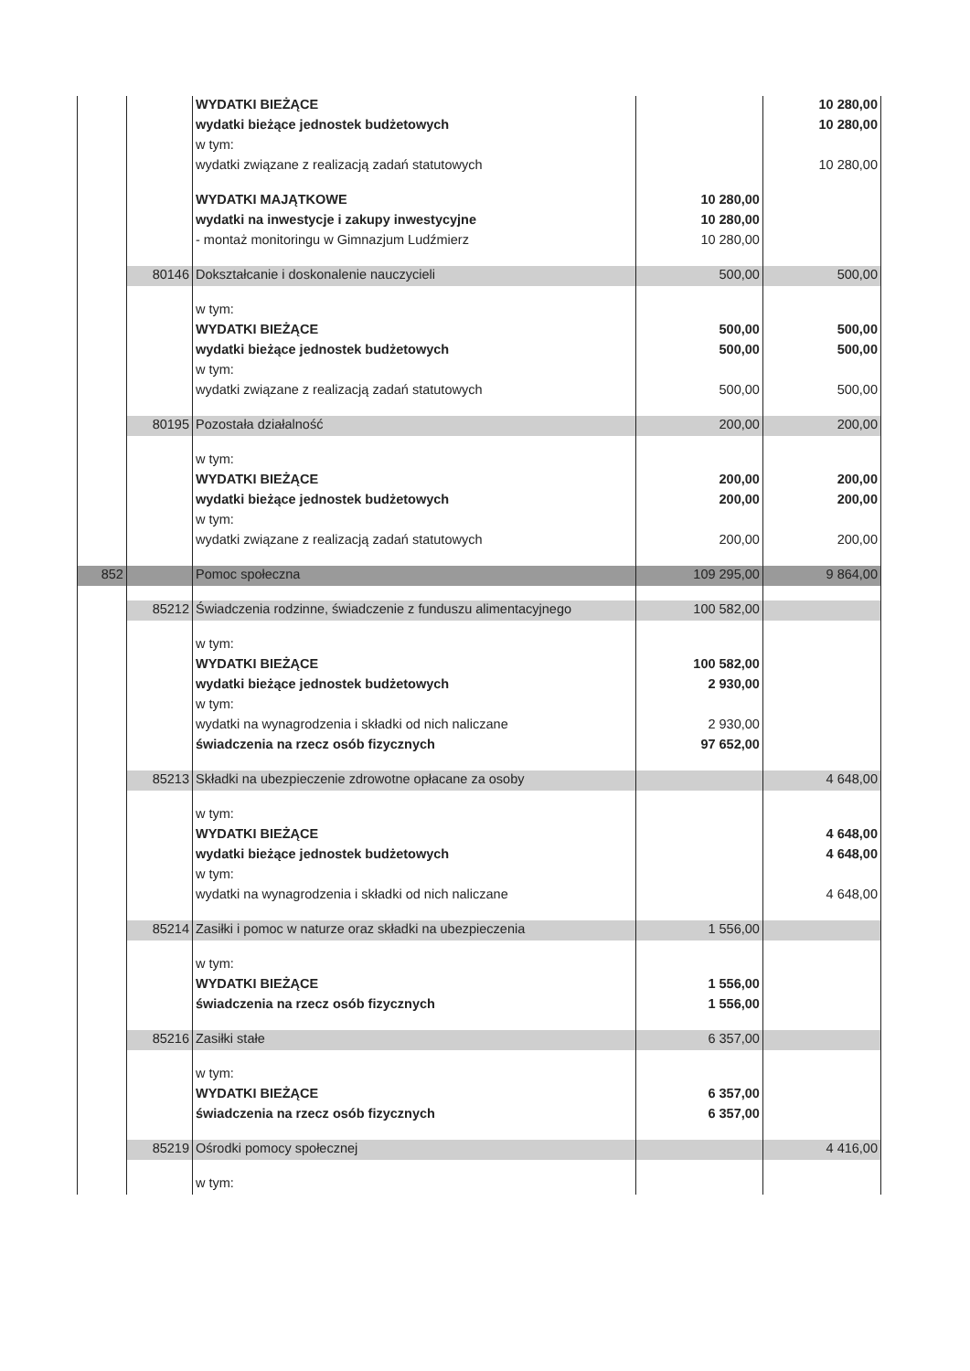| | | WYDATKI BIEŻĄCE | | 10 280,00 |
| | | wydatki bieżące jednostek budżetowych | | 10 280,00 |
| | | w tym: | | |
| | | wydatki związane z realizacją zadań statutowych | | 10 280,00 |
| | | WYDATKI MAJĄTKOWE | 10 280,00 | |
| | | wydatki na inwestycje i zakupy inwestycyjne | 10 280,00 | |
| | | - montaż monitoringu w Gimnazjum Ludźmierz | 10 280,00 | |
| | 80146 | Dokształcanie i doskonalenie nauczycieli | 500,00 | 500,00 |
| | | w tym: | | |
| | | WYDATKI BIEŻĄCE | 500,00 | 500,00 |
| | | wydatki bieżące jednostek budżetowych | 500,00 | 500,00 |
| | | w tym: | | |
| | | wydatki związane z realizacją zadań statutowych | 500,00 | 500,00 |
| | 80195 | Pozostała działalność | 200,00 | 200,00 |
| | | w tym: | | |
| | | WYDATKI BIEŻĄCE | 200,00 | 200,00 |
| | | wydatki bieżące jednostek budżetowych | 200,00 | 200,00 |
| | | w tym: | | |
| | | wydatki związane z realizacją zadań statutowych | 200,00 | 200,00 |
| 852 | | Pomoc społeczna | 109 295,00 | 9 864,00 |
| | 85212 | Świadczenia rodzinne, świadczenie z funduszu alimentacyjnego | 100 582,00 | |
| | | w tym: | | |
| | | WYDATKI BIEŻĄCE | 100 582,00 | |
| | | wydatki bieżące jednostek budżetowych | 2 930,00 | |
| | | w tym: | | |
| | | wydatki na wynagrodzenia i składki od nich naliczane | 2 930,00 | |
| | | świadczenia na rzecz osób fizycznych | 97 652,00 | |
| | 85213 | Składki na ubezpieczenie zdrowotne opłacane za osoby | | 4 648,00 |
| | | w tym: | | |
| | | WYDATKI BIEŻĄCE | | 4 648,00 |
| | | wydatki bieżące jednostek budżetowych | | 4 648,00 |
| | | w tym: | | |
| | | wydatki na wynagrodzenia i składki od nich naliczane | | 4 648,00 |
| | 85214 | Zasiłki i pomoc w naturze oraz składki na ubezpieczenia | 1 556,00 | |
| | | w tym: | | |
| | | WYDATKI BIEŻĄCE | 1 556,00 | |
| | | świadczenia na rzecz osób fizycznych | 1 556,00 | |
| | 85216 | Zasiłki stałe | 6 357,00 | |
| | | w tym: | | |
| | | WYDATKI BIEŻĄCE | 6 357,00 | |
| | | świadczenia na rzecz osób fizycznych | 6 357,00 | |
| | 85219 | Ośrodki pomocy społecznej | | 4 416,00 |
| | | w tym: | | |